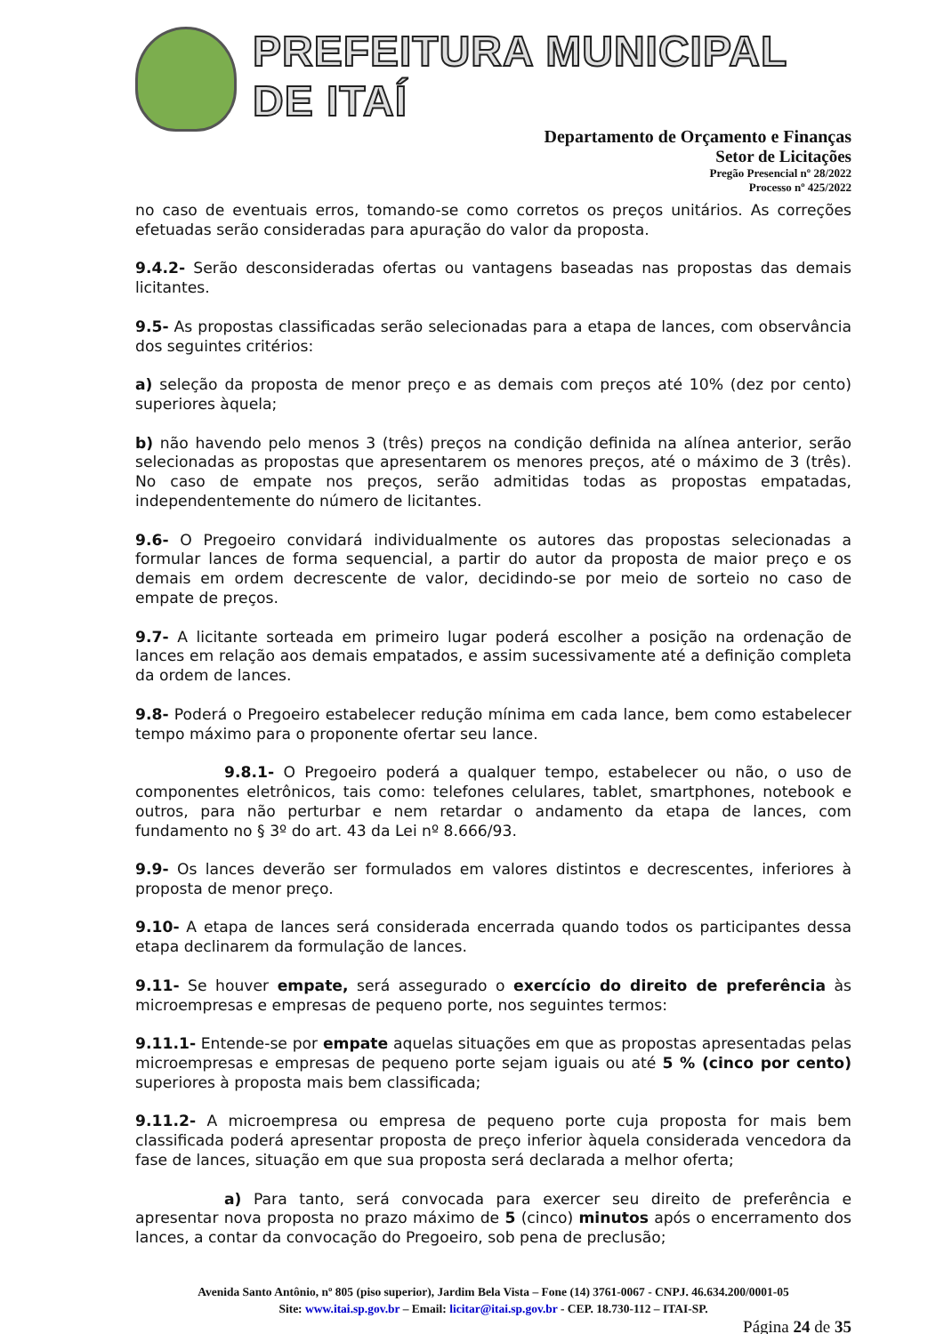PREFEITURA MUNICIPAL DE ITAÍ
Departamento de Orçamento e Finanças
Setor de Licitações
Pregão Presencial nº 28/2022
Processo nº 425/2022
no caso de eventuais erros, tomando-se como corretos os preços unitários. As correções efetuadas serão consideradas para apuração do valor da proposta.
9.4.2- Serão desconsideradas ofertas ou vantagens baseadas nas propostas das demais licitantes.
9.5- As propostas classificadas serão selecionadas para a etapa de lances, com observância dos seguintes critérios:
a) seleção da proposta de menor preço e as demais com preços até 10% (dez por cento) superiores àquela;
b) não havendo pelo menos 3 (três) preços na condição definida na alínea anterior, serão selecionadas as propostas que apresentarem os menores preços, até o máximo de 3 (três). No caso de empate nos preços, serão admitidas todas as propostas empatadas, independentemente do número de licitantes.
9.6- O Pregoeiro convidará individualmente os autores das propostas selecionadas a formular lances de forma sequencial, a partir do autor da proposta de maior preço e os demais em ordem decrescente de valor, decidindo-se por meio de sorteio no caso de empate de preços.
9.7- A licitante sorteada em primeiro lugar poderá escolher a posição na ordenação de lances em relação aos demais empatados, e assim sucessivamente até a definição completa da ordem de lances.
9.8- Poderá o Pregoeiro estabelecer redução mínima em cada lance, bem como estabelecer tempo máximo para o proponente ofertar seu lance.
9.8.1- O Pregoeiro poderá a qualquer tempo, estabelecer ou não, o uso de componentes eletrônicos, tais como: telefones celulares, tablet, smartphones, notebook e outros, para não perturbar e nem retardar o andamento da etapa de lances, com fundamento no § 3º do art. 43 da Lei nº 8.666/93.
9.9- Os lances deverão ser formulados em valores distintos e decrescentes, inferiores à proposta de menor preço.
9.10- A etapa de lances será considerada encerrada quando todos os participantes dessa etapa declinarem da formulação de lances.
9.11- Se houver empate, será assegurado o exercício do direito de preferência às microempresas e empresas de pequeno porte, nos seguintes termos:
9.11.1- Entende-se por empate aquelas situações em que as propostas apresentadas pelas microempresas e empresas de pequeno porte sejam iguais ou até 5 % (cinco por cento) superiores à proposta mais bem classificada;
9.11.2- A microempresa ou empresa de pequeno porte cuja proposta for mais bem classificada poderá apresentar proposta de preço inferior àquela considerada vencedora da fase de lances, situação em que sua proposta será declarada a melhor oferta;
a) Para tanto, será convocada para exercer seu direito de preferência e apresentar nova proposta no prazo máximo de 5 (cinco) minutos após o encerramento dos lances, a contar da convocação do Pregoeiro, sob pena de preclusão;
Avenida Santo Antônio, nº 805 (piso superior), Jardim Bela Vista – Fone (14) 3761-0067 - CNPJ. 46.634.200/0001-05
Site: www.itai.sp.gov.br – Email: licitar@itai.sp.gov.br - CEP. 18.730-112 – ITAI-SP.
Página 24 de 35